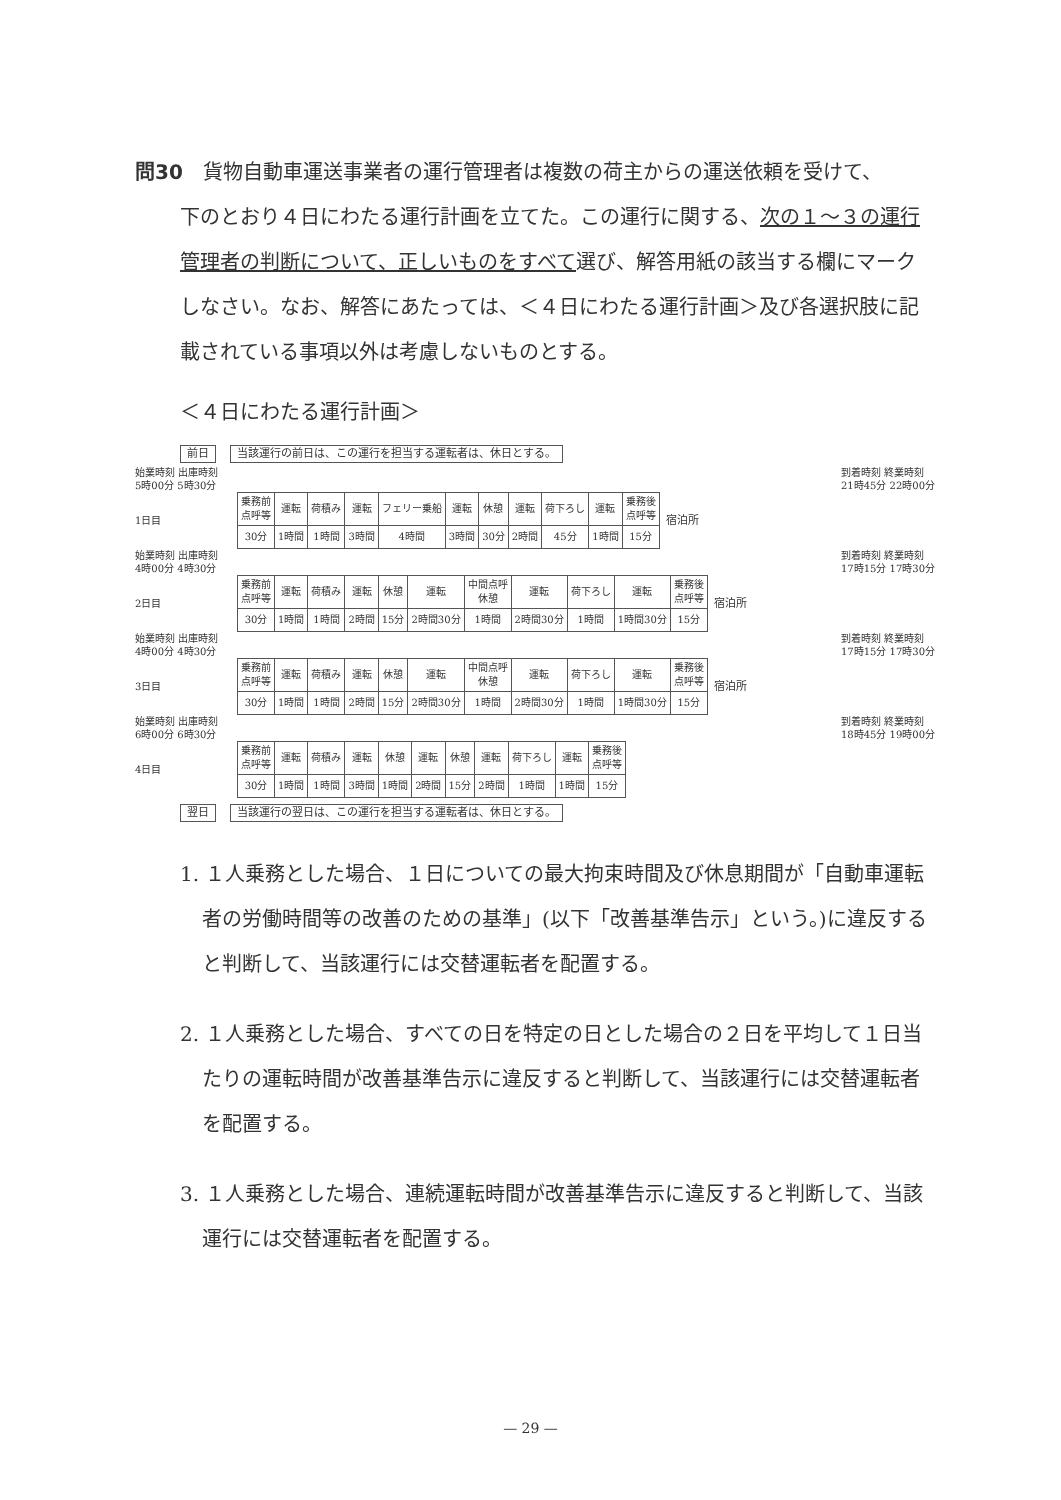問30　貨物自動車運送事業者の運行管理者は複数の荷主からの運送依頼を受けて、
下のとおり４日にわたる運行計画を立てた。この運行に関する、次の１～３の運行管理者の判断について、正しいものをすべて選び、解答用紙の該当する欄にマークしなさい。なお、解答にあたっては、＜４日にわたる運行計画＞及び各選択肢に記載されている事項以外は考慮しないものとする。
＜４日にわたる運行計画＞
前日 当該運行の前日は、この運行を担当する運転者は、休日とする。
始業時刻 出庫時刻
5時00分 5時30分 到着時刻 終業時刻
21時45分 22時00分
1日目
| 乗務前 点呼等 | 運転 | 荷積み | 運転 | フェリー乗船 | 運転 | 休憩 | 運転 | 荷下ろし | 運転 | 乗務後 点呼等 |
| 30分 | 1時間 | 1時間 | 3時間 | 4時間 | 3時間 | 30分 | 2時間 | 45分 | 1時間 | 15分 |
宿泊所
始業時刻 出庫時刻
4時00分 4時30分 到着時刻 終業時刻
17時15分 17時30分
2日目
| 乗務前 点呼等 | 運転 | 荷積み | 運転 | 休憩 | 運転 | 中間点呼 休憩 | 運転 | 荷下ろし | 運転 | 乗務後 点呼等 |
| 30分 | 1時間 | 1時間 | 2時間 | 15分 | 2時間30分 | 1時間 | 2時間30分 | 1時間 | 1時間30分 | 15分 |
宿泊所
始業時刻 出庫時刻
4時00分 4時30分 到着時刻 終業時刻
17時15分 17時30分
3日目
| 乗務前 点呼等 | 運転 | 荷積み | 運転 | 休憩 | 運転 | 中間点呼 休憩 | 運転 | 荷下ろし | 運転 | 乗務後 点呼等 |
| 30分 | 1時間 | 1時間 | 2時間 | 15分 | 2時間30分 | 1時間 | 2時間30分 | 1時間 | 1時間30分 | 15分 |
宿泊所
始業時刻 出庫時刻
6時00分 6時30分 到着時刻 終業時刻
18時45分 19時00分
4日目
| 乗務前 点呼等 | 運転 | 荷積み | 運転 | 休憩 | 運転 | 休憩 | 運転 | 荷下ろし | 運転 | 乗務後 点呼等 |
| 30分 | 1時間 | 1時間 | 3時間 | 1時間 | 2時間 | 15分 | 2時間 | 1時間 | 1時間 | 15分 |
翌日 当該運行の翌日は、この運行を担当する運転者は、休日とする。
1. １人乗務とした場合、１日についての最大拘束時間及び休息期間が「自動車運転者の労働時間等の改善のための基準」(以下「改善基準告示」という。)に違反すると判断して、当該運行には交替運転者を配置する。
2. １人乗務とした場合、すべての日を特定の日とした場合の２日を平均して１日当たりの運転時間が改善基準告示に違反すると判断して、当該運行には交替運転者を配置する。
3. １人乗務とした場合、連続運転時間が改善基準告示に違反すると判断して、当該運行には交替運転者を配置する。
— 29 —